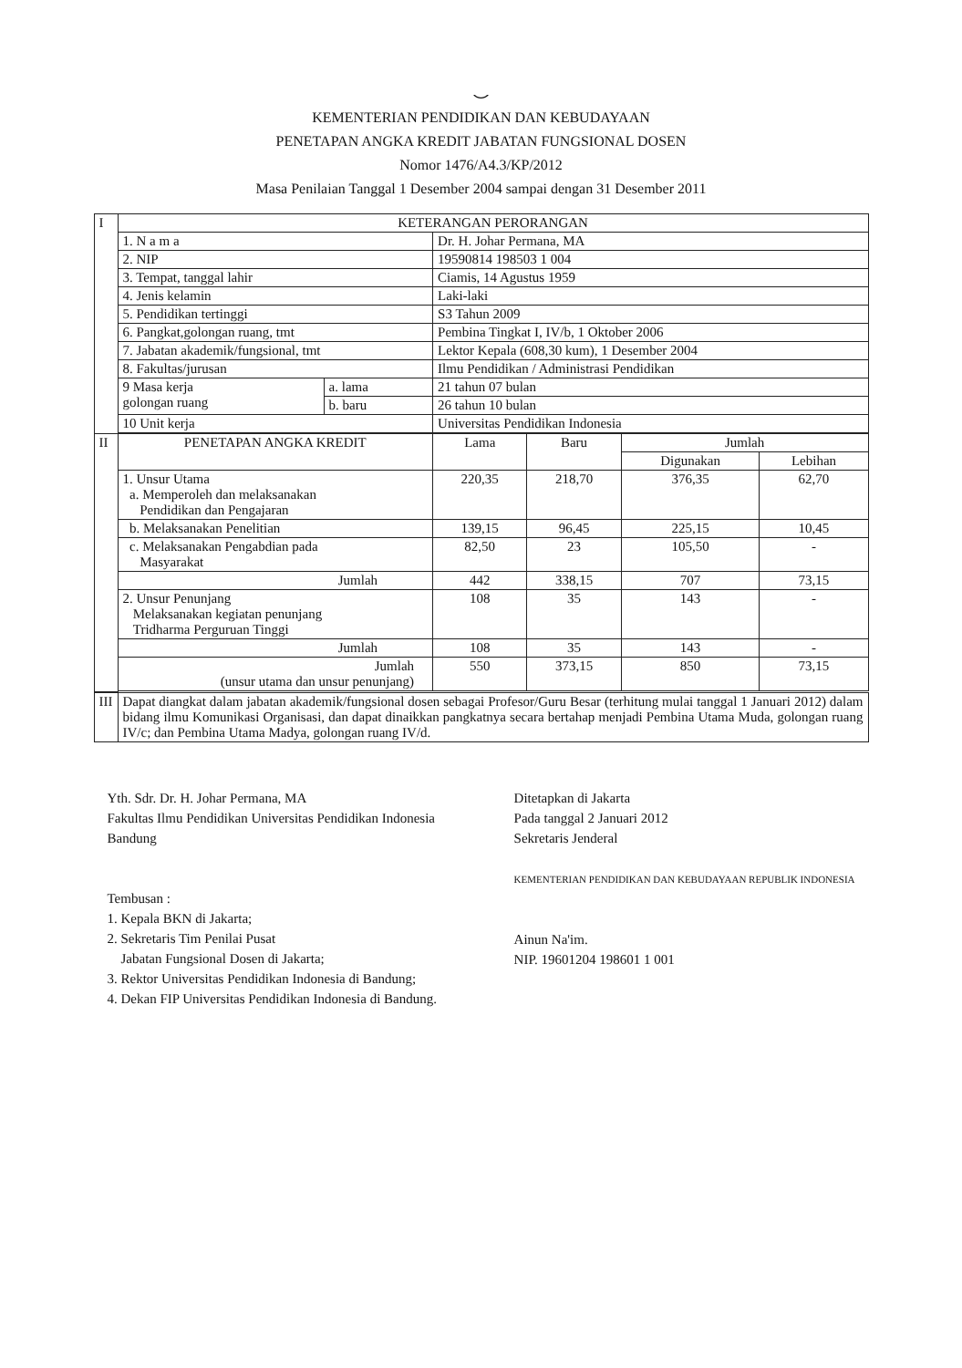⌣
KEMENTERIAN PENDIDIKAN DAN KEBUDAYAAN
PENETAPAN ANGKA KREDIT JABATAN FUNGSIONAL DOSEN
Nomor 1476/A4.3/KP/2012
Masa Penilaian Tanggal 1 Desember 2004 sampai dengan 31 Desember 2011
| I | KETERANGAN PERORANGAN | | | | | |
| | 1. N a m a | | Dr. H. Johar Permana, MA | | | |
| | 2. NIP | | 19590814 198503 1 004 | | | |
| | 3. Tempat, tanggal lahir | | Ciamis, 14 Agustus 1959 | | | |
| | 4. Jenis kelamin | | Laki-laki | | | |
| | 5. Pendidikan tertinggi | | S3 Tahun 2009 | | | |
| | 6. Pangkat,golongan ruang, tmt | | Pembina Tingkat I, IV/b, 1 Oktober 2006 | | | |
| | 7. Jabatan akademik/fungsional, tmt | | Lektor Kepala (608,30 kum), 1 Desember 2004 | | | |
| | 8. Fakultas/jurusan | | Ilmu Pendidikan / Administrasi Pendidikan | | | |
| | 9 Masa kerja golongan ruang | a. lama | 21 tahun 07 bulan | | | |
| | | b. baru | 26 tahun 10 bulan | | | |
| | 10 Unit kerja | | Universitas Pendidikan Indonesia | | | |
| II | PENETAPAN ANGKA KREDIT | | Lama | Baru | Jumlah | |
| | | | | | Digunakan | Lebihan |
| | 1. Unsur Utama a. Memperoleh dan melaksanakan Pendidikan dan Pengajaran | | 220,35 | 218,70 | 376,35 | 62,70 |
| | b. Melaksanakan Penelitian | | 139,15 | 96,45 | 225,15 | 10,45 |
| | c. Melaksanakan Pengabdian pada Masyarakat | | 82,50 | 23 | 105,50 | - |
| | Jumlah | | 442 | 338,15 | 707 | 73,15 |
| | 2. Unsur Penunjang Melaksanakan kegiatan penunjang Tridharma Perguruan Tinggi | | 108 | 35 | 143 | - |
| | Jumlah | | 108 | 35 | 143 | - |
| | Jumlah (unsur utama dan unsur penunjang) | | 550 | 373,15 | 850 | 73,15 |
| III | Dapat diangkat dalam jabatan akademik/fungsional dosen sebagai Profesor/Guru Besar (terhitung mulai tanggal 1 Januari 2012) dalam bidang ilmu Komunikasi Organisasi, dan dapat dinaikkan pangkatnya secara bertahap menjadi Pembina Utama Muda, golongan ruang IV/c; dan Pembina Utama Madya, golongan ruang IV/d. | | | | | |
Yth. Sdr. Dr. H. Johar Permana, MA
Fakultas Ilmu Pendidikan Universitas Pendidikan Indonesia
Bandung
Tembusan :
1. Kepala BKN di Jakarta;
2. Sekretaris Tim Penilai Pusat
Jabatan Fungsional Dosen di Jakarta;
3. Rektor Universitas Pendidikan Indonesia di Bandung;
4. Dekan FIP Universitas Pendidikan Indonesia di Bandung.
Ditetapkan di Jakarta
Pada tanggal 2 Januari 2012
Sekretaris Jenderal
KEMENTERIAN PENDIDIKAN DAN KEBUDAYAAN REPUBLIK INDONESIA
Ainun Na'im.
NIP. 19601204 198601 1 001